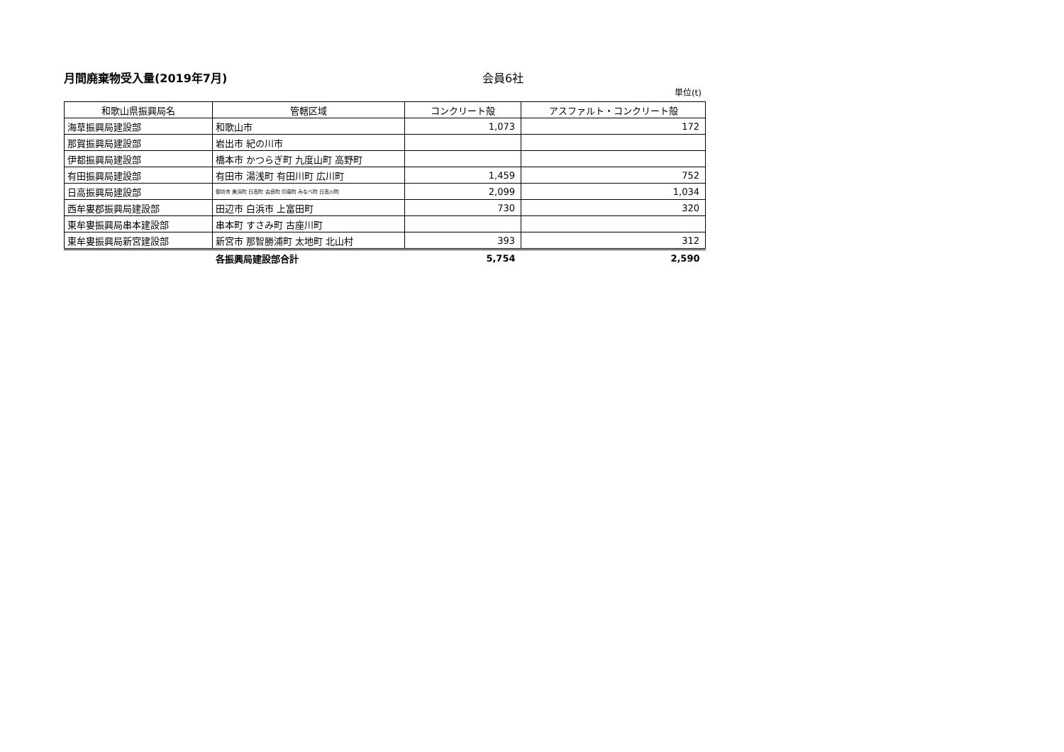月間廃棄物受入量(2019年7月) 会員6社
単位(t)
| 和歌山県振興局名 | 管轄区域 | コンクリート殻 | アスファルト・コンクリート殻 |
| --- | --- | --- | --- |
| 海草振興局建設部 | 和歌山市 | 1,073 | 172 |
| 那賀振興局建設部 | 岩出市 紀の川市 | | |
| 伊都振興局建設部 | 橋本市 かつらぎ町 九度山町 高野町 | | |
| 有田振興局建設部 | 有田市 湯浅町 有田川町 広川町 | 1,459 | 752 |
| 日高振興局建設部 | 御坊市 美浜町 日高町 由良町 印南町 みなべ町 日高川町 | 2,099 | 1,034 |
| 西牟婁郡振興局建設部 | 田辺市 白浜市 上富田町 | 730 | 320 |
| 東牟婁振興局串本建設部 | 串本町 すさみ町 古座川町 | | |
| 東牟婁振興局新宮建設部 | 新宮市 那智勝浦町 太地町 北山村 | 393 | 312 |
| | 各振興局建設部合計 | 5,754 | 2,590 |